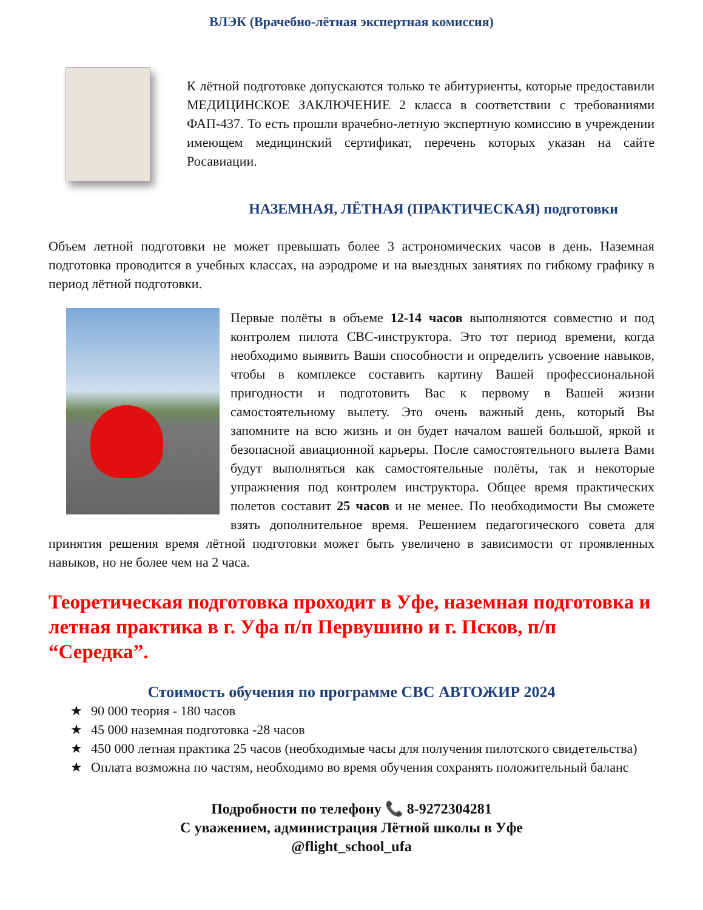ВЛЭК (Врачебно-лётная экспертная комиссия)
К лётной подготовке допускаются только те абитуриенты, которые предоставили МЕДИЦИНСКОЕ ЗАКЛЮЧЕНИЕ 2 класса в соответствии с требованиями ФАП-437. То есть прошли врачебно-летную экспертную комиссию в учреждении имеющем медицинский сертификат, перечень которых указан на сайте Росавиации.
НАЗЕМНАЯ, ЛЁТНАЯ (ПРАКТИЧЕСКАЯ) подготовки
Объем летной подготовки не может превышать более 3 астрономических часов в день. Наземная подготовка проводится в учебных классах, на аэродроме и на выездных занятиях по гибкому графику в период лётной подготовки.
Первые полёты в объеме 12-14 часов выполняются совместно и под контролем пилота СВС-инструктора. Это тот период времени, когда необходимо выявить Ваши способности и определить усвоение навыков, чтобы в комплексе составить картину Вашей профессиональной пригодности и подготовить Вас к первому в Вашей жизни самостоятельному вылету. Это очень важный день, который Вы запомните на всю жизнь и он будет началом вашей большой, яркой и безопасной авиационной карьеры. После самостоятельного вылета Вами будут выполняться как самостоятельные полёты, так и некоторые упражнения под контролем инструктора. Общее время практических полетов составит 25 часов и не менее. По необходимости Вы сможете взять дополнительное время. Решением педагогического совета для принятия решения время лётной подготовки может быть увеличено в зависимости от проявленных навыков, но не более чем на 2 часа.
Теоретическая подготовка проходит в Уфе, наземная подготовка и летная практика в г. Уфа п/п Первушино и г. Псков, п/п “Середка”.
Стоимость обучения по программе СВС АВТОЖИР 2024
★ 90 000 теория - 180 часов
★ 45 000 наземная подготовка -28 часов
★ 450 000 летная практика 25 часов (необходимые часы для получения пилотского свидетельства)
★ Оплата возможна по частям, необходимо во время обучения сохранять положительный баланс
Подробности по телефону 📞 8-9272304281
С уважением, администрация Лётной школы в Уфе
@flight_school_ufa